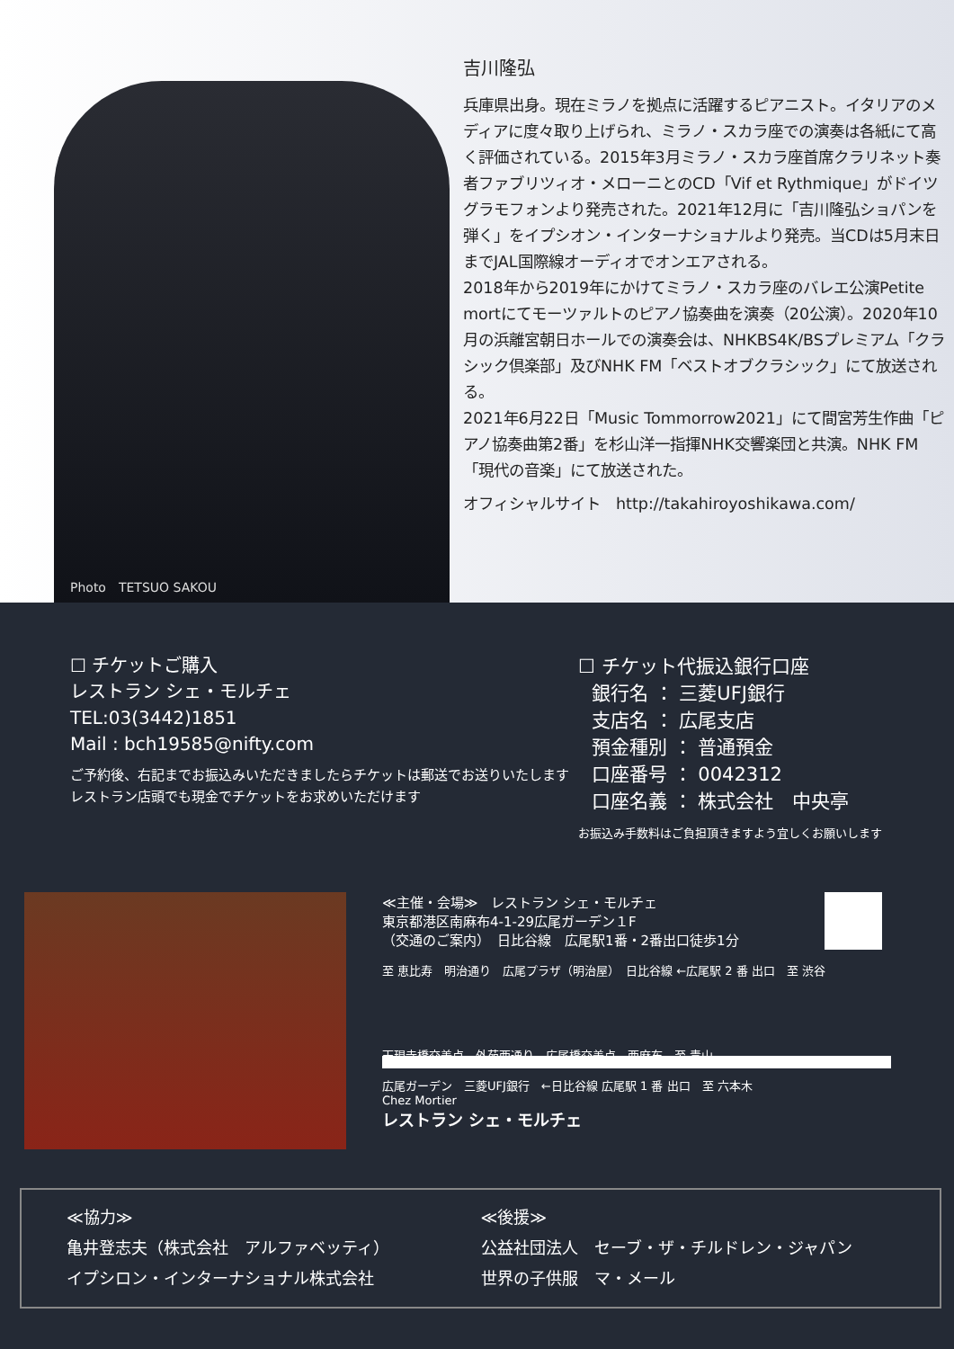Photo　TETSUO SAKOU
吉川隆弘
兵庫県出身。現在ミラノを拠点に活躍するピアニスト。イタリアのメディアに度々取り上げられ、ミラノ・スカラ座での演奏は各紙にて高く評価されている。2015年3月ミラノ・スカラ座首席クラリネット奏者ファブリツィオ・メローニとのCD「Vif et Rythmique」がドイツグラモフォンより発売された。2021年12月に「吉川隆弘ショパンを弾く」をイプシオン・インターナショナルより発売。当CDは5月末日までJAL国際線オーディオでオンエアされる。
2018年から2019年にかけてミラノ・スカラ座のバレエ公演Petite mortにてモーツァルトのピアノ協奏曲を演奏（20公演）。2020年10月の浜離宮朝日ホールでの演奏会は、NHKBS4K/BSプレミアム「クラシック倶楽部」及びNHK FM「ベストオブクラシック」にて放送される。
2021年6月22日「Music Tommorrow2021」にて間宮芳生作曲「ピアノ協奏曲第2番」を杉山洋一指揮NHK交響楽団と共演。NHK FM「現代の音楽」にて放送された。
オフィシャルサイト　http://takahiroyoshikawa.com/
☐ チケットご購入
レストラン シェ・モルチェ
TEL:03(3442)1851
Mail : bch19585@nifty.com
ご予約後、右記までお振込みいただきましたらチケットは郵送でお送りいたします
レストラン店頭でも現金でチケットをお求めいただけます
☐ チケット代振込銀行口座
銀行名 ： 三菱UFJ銀行
支店名 ： 広尾支店
預金種別 ： 普通預金
口座番号 ： 0042312
口座名義 ： 株式会社　中央亭
お振込み手数料はご負担頂きますよう宜しくお願いします
≪主催・会場≫　レストラン シェ・モルチェ
東京都港区南麻布4-1-29広尾ガーデン１F
（交通のご案内）　日比谷線　広尾駅1番・2番出口徒歩1分
至 恵比寿　明治通り　広尾プラザ（明治屋）　日比谷線 ←広尾駅 2 番 出口　至 渋谷
天現寺橋交差点　外苑西通り　広尾橋交差点　西麻布　至 青山
広尾ガーデン　三菱UFJ銀行　←日比谷線 広尾駅 1 番 出口　至 六本木
Chez Mortier
レストラン シェ・モルチェ
≪協力≫
亀井登志夫（株式会社　アルファベッティ）
イプシロン・インターナショナル株式会社
≪後援≫
公益社団法人　セーブ・ザ・チルドレン・ジャパン
世界の子供服　マ・メール